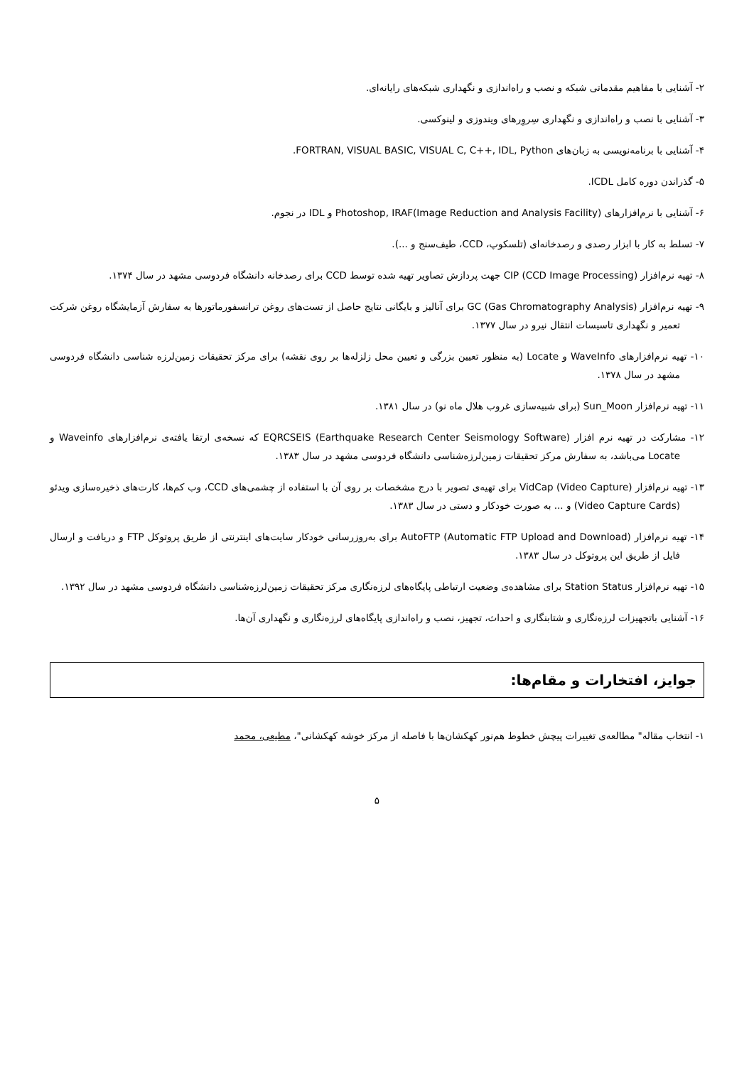۲- آشنایی با مفاهیم مقدماتی شبکه و نصب و راه‌اندازی و نگهداری شبکه‌های رایانه‌ای.
۳- آشنایی با نصب و راه‌اندازی و نگهداری سِروِرهای ویندوزی و لینوکسی.
۴- آشنایی با برنامه‌نویسی به زبان‌های FORTRAN, VISUAL BASIC, VISUAL C, C++, IDL, Python.
۵- گذراندن دوره کامل ICDL.
۶- آشنایی با نرم‌افزارهای Photoshop, IRAF(Image Reduction and Analysis Facility) و IDL در نجوم.
۷- تسلط به کار با ابزار رصدی و رصدخانه‌ای (تلسکوپ، CCD، طیف‌سنج و ...).
۸- تهیه نرم‌افزار CIP (CCD Image Processing) جهت پردازش تصاویر تهیه شده توسط CCD برای رصدخانه دانشگاه فردوسی مشهد در سال ۱۳۷۴.
۹- تهیه نرم‌افزار GC (Gas Chromatography Analysis) برای آنالیز و بایگانی نتایج حاصل از تست‌های روغن ترانسفورماتورها به سفارش آزمایشگاه روغن شرکت تعمیر و نگهداری تاسیسات انتقال نیرو در سال ۱۳۷۷.
۱۰- تهیه نرم‌افزارهای WaveInfo و Locate (به منظور تعیین بزرگی و تعیین محل زلزله‌ها بر روی نقشه) برای مرکز تحقیقات زمین‌لرزه شناسی دانشگاه فردوسی مشهد در سال ۱۳۷۸.
۱۱- تهیه نرم‌افزار Sun_Moon (برای شبیه‌سازی غروب هلال ماه نو) در سال ۱۳۸۱.
۱۲- مشارکت در تهیه نرم افزار EQRCSEIS (Earthquake Research Center Seismology Software) که نسخه‌ی ارتقا یافته‌ی نرم‌افزارهای Waveinfo و Locate می‌باشد، به سفارش مرکز تحقیقات زمین‌لرزه‌شناسی دانشگاه فردوسی مشهد در سال ۱۳۸۳.
۱۳- تهیه نرم‌افزار VidCap (Video Capture) برای تهیه‌ی تصویر با درج مشخصات بر روی آن با استفاده از چشمی‌های CCD، وب کم‌ها، کارت‌های ذخیره‌سازی ویدئو (Video Capture Cards) و ... به صورت خودکار و دستی در سال ۱۳۸۳.
۱۴- تهیه نرم‌افزار AutoFTP (Automatic FTP Upload and Download) برای به‌روزرسانی خودکار سایت‌های اینترنتی از طریق پروتوکل FTP و دریافت و ارسال فایل از طریق این پروتوکل در سال ۱۳۸۳.
۱۵- تهیه نرم‌افزار Station Status برای مشاهده‌ی وضعیت ارتباطی پایگاه‌های لرزه‌نگاری مرکز تحقیقات زمین‌لرزه‌شناسی دانشگاه فردوسی مشهد در سال ۱۳۹۲.
۱۶- آشنایی باتجهیزات لرزه‌نگاری و شتابنگاری و احداث، تجهیز، نصب و راه‌اندازی پایگاه‌های لرزه‌نگاری و نگهداری آن‌ها.
جوایز، افتخارات و مقام‌ها:
۱- انتخاب مقاله" مطالعه‌ی تغییرات پیچش خطوط هم‌نور کهکشان‌ها با فاصله از مرکز خوشه کهکشانی"، مطیعی، محمد
۵